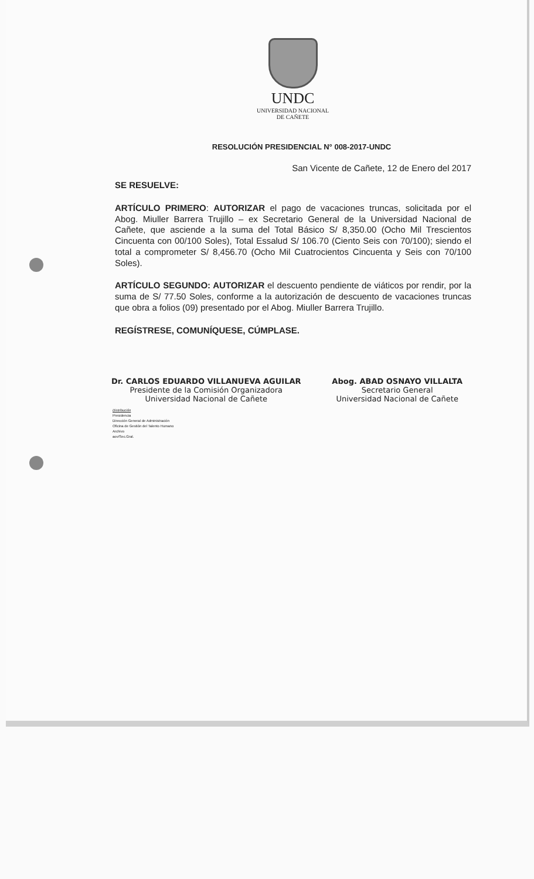UNDC
UNIVERSIDAD NACIONAL
DE CAÑETE
RESOLUCIÓN PRESIDENCIAL N° 008-2017-UNDC
San Vicente de Cañete, 12 de Enero del 2017
SE RESUELVE:
ARTÍCULO PRIMERO: AUTORIZAR el pago de vacaciones truncas, solicitada por el Abog. Miuller Barrera Trujillo – ex Secretario General de la Universidad Nacional de Cañete, que asciende a la suma del Total Básico S/ 8,350.00 (Ocho Mil Trescientos Cincuenta con 00/100 Soles), Total Essalud S/ 106.70 (Ciento Seis con 70/100); siendo el total a comprometer S/ 8,456.70 (Ocho Mil Cuatrocientos Cincuenta y Seis con 70/100 Soles).
ARTÍCULO SEGUNDO: AUTORIZAR el descuento pendiente de viáticos por rendir, por la suma de S/ 77.50 Soles, conforme a la autorización de descuento de vacaciones truncas que obra a folios (09) presentado por el Abog. Miuller Barrera Trujillo.
REGÍSTRESE, COMUNÍQUESE, CÚMPLASE.
Dr. CARLOS EDUARDO VILLANUEVA AGUILAR
Presidente de la Comisión Organizadora
Universidad Nacional de Cañete
Abog. ABAD OSNAYO VILLALTA
Secretario General
Universidad Nacional de Cañete
Distribución
Presidencia
Dirección General de Administración
Oficina de Gestión del Talento Humano
Archivo
aov/Sec.Gral.